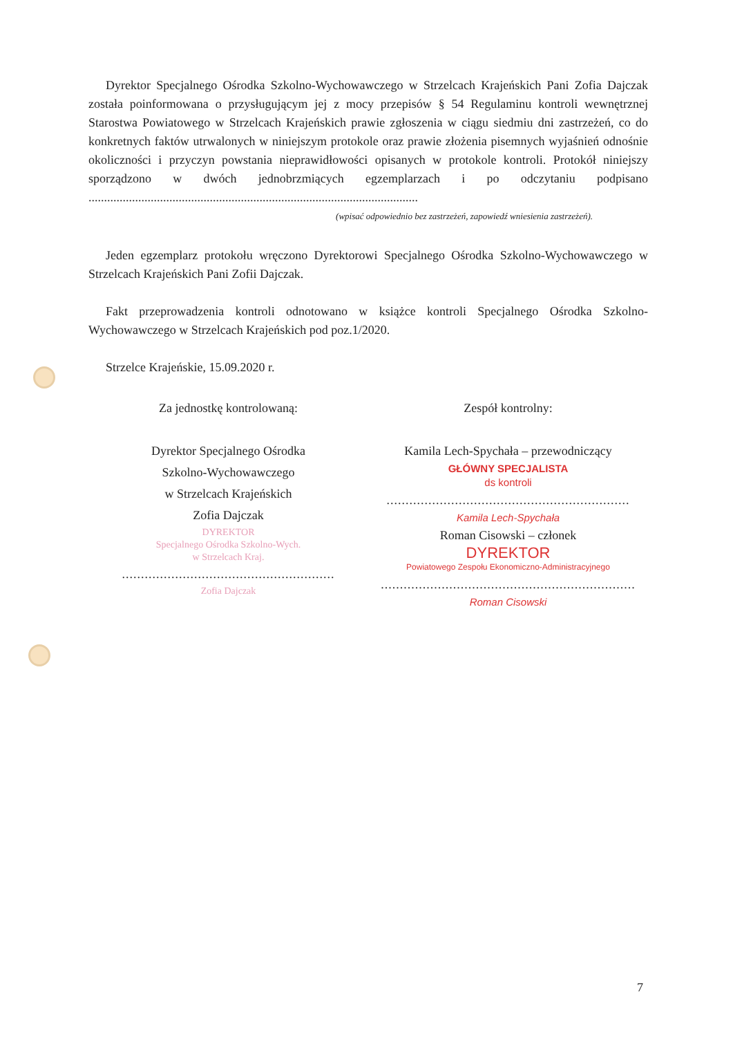Dyrektor Specjalnego Ośrodka Szkolno-Wychowawczego w Strzelcach Krajeńskich Pani Zofia Dajczak została poinformowana o przysługującym jej z mocy przepisów § 54 Regulaminu kontroli wewnętrznej Starostwa Powiatowego w Strzelcach Krajeńskich prawie zgłoszenia w ciągu siedmiu dni zastrzeżeń, co do konkretnych faktów utrwalonych w niniejszym protokole oraz prawie złożenia pisemnych wyjaśnień odnośnie okoliczności i przyczyn powstania nieprawidłowości opisanych w protokole kontroli. Protokół niniejszy sporządzono w dwóch jednobrzmiących egzemplarzach i po odczytaniu podpisano ..........................................................................................................
(wpisać odpowiednio bez zastrzeżeń, zapowiedź wniesienia zastrzeżeń).
Jeden egzemplarz protokołu wręczono Dyrektorowi Specjalnego Ośrodka Szkolno-Wychowawczego w Strzelcach Krajeńskich Pani Zofii Dajczak.
Fakt przeprowadzenia kontroli odnotowano w książce kontroli Specjalnego Ośrodka Szkolno-Wychowawczego w Strzelcach Krajeńskich pod poz.1/2020.
Strzelce Krajeńskie, 15.09.2020 r.
Za jednostkę kontrolowaną:
Dyrektor Specjalnego Ośrodka
Szkolno-Wychowawczego
w Strzelcach Krajeńskich
Zofia Dajczak
DYREKTOR
Specjalnego Ośrodka Szkolno-Wych.
w Strzelcach Kraj.
........................................................
Zofia Dajczak
Zespół kontrolny:
Kamila Lech-Spychała – przewodniczący
GŁÓWNY SPECJALISTA
ds kontroli
................................................................
Kamila Lech-Spychała
Roman Cisowski – członek
DYREKTOR
Powiatowego Zespołu Ekonomiczno-Administracyjnego
...................................................................
Roman Cisowski
7